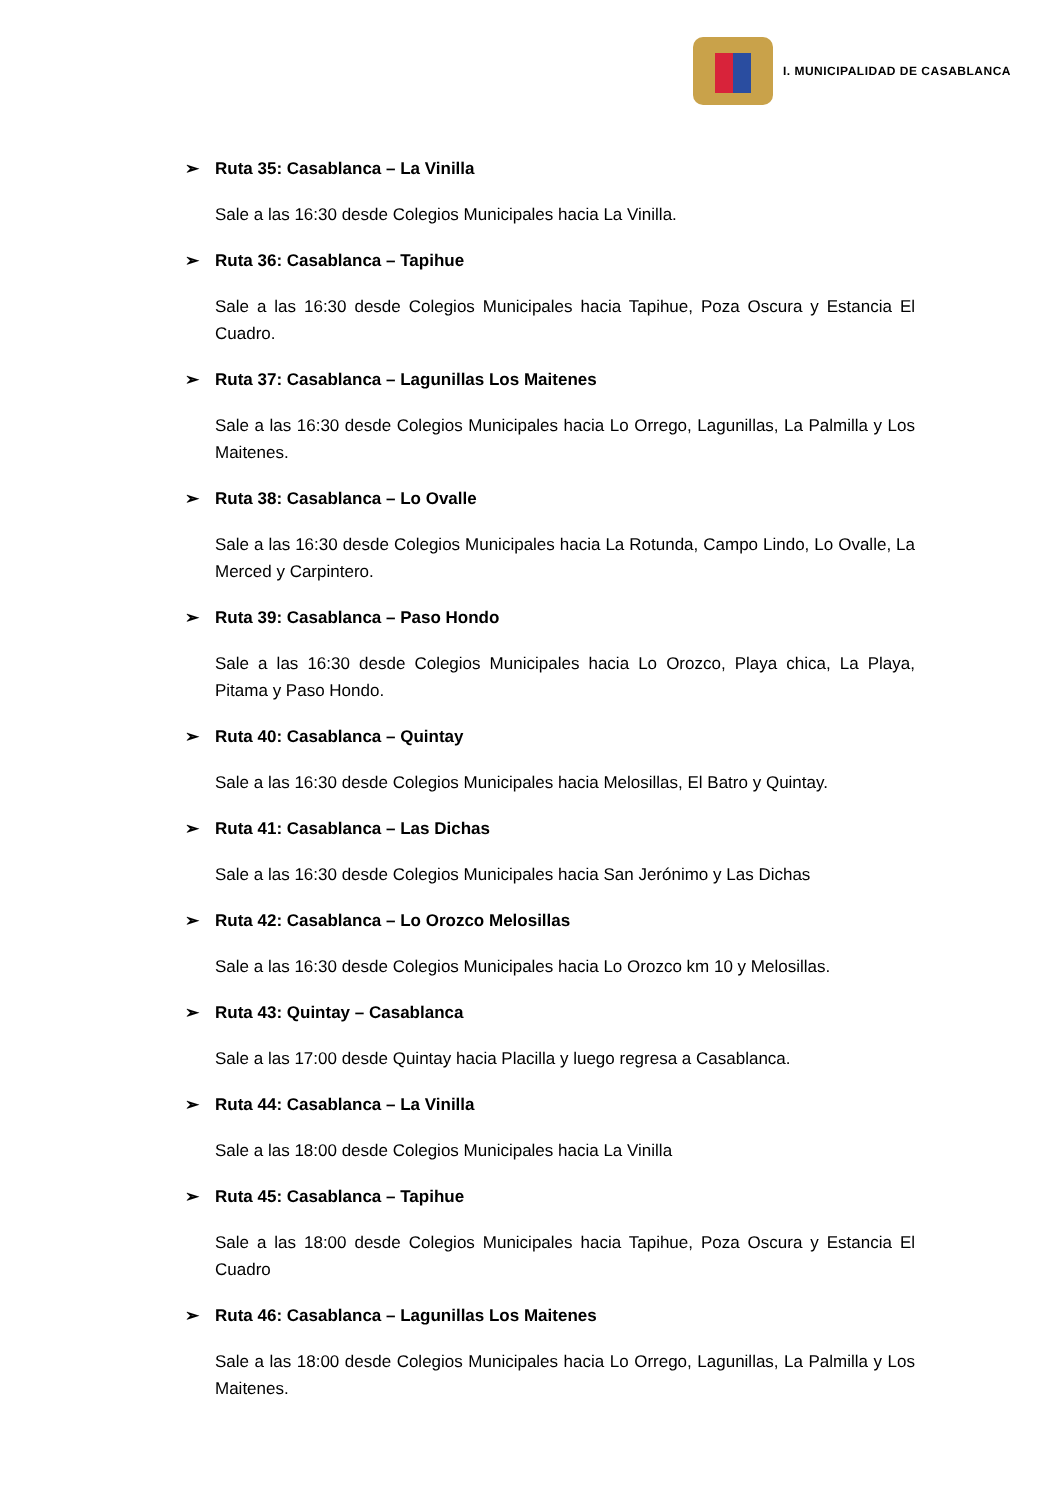I. MUNICIPALIDAD DE CASABLANCA
➢ Ruta 35: Casablanca – La Vinilla
Sale a las 16:30 desde Colegios Municipales hacia La Vinilla.
➢ Ruta 36: Casablanca – Tapihue
Sale a las 16:30 desde Colegios Municipales hacia Tapihue, Poza Oscura y Estancia El Cuadro.
➢ Ruta 37: Casablanca – Lagunillas Los Maitenes
Sale a las 16:30 desde Colegios Municipales hacia Lo Orrego, Lagunillas, La Palmilla y Los Maitenes.
➢ Ruta 38: Casablanca – Lo Ovalle
Sale a las 16:30 desde Colegios Municipales hacia La Rotunda, Campo Lindo, Lo Ovalle, La Merced y Carpintero.
➢ Ruta 39: Casablanca – Paso Hondo
Sale a las 16:30 desde Colegios Municipales hacia Lo Orozco, Playa chica, La Playa, Pitama y Paso Hondo.
➢ Ruta 40: Casablanca – Quintay
Sale a las 16:30 desde Colegios Municipales hacia Melosillas, El Batro y Quintay.
➢ Ruta 41: Casablanca – Las Dichas
Sale a las 16:30 desde Colegios Municipales hacia San Jerónimo y Las Dichas
➢ Ruta 42: Casablanca – Lo Orozco Melosillas
Sale a las 16:30 desde Colegios Municipales hacia Lo Orozco km 10 y Melosillas.
➢ Ruta 43: Quintay – Casablanca
Sale a las 17:00 desde Quintay hacia Placilla y luego regresa a Casablanca.
➢ Ruta 44: Casablanca – La Vinilla
Sale a las 18:00 desde Colegios Municipales hacia La Vinilla
➢ Ruta 45: Casablanca – Tapihue
Sale a las 18:00 desde Colegios Municipales hacia Tapihue, Poza Oscura y Estancia El Cuadro
➢ Ruta 46: Casablanca – Lagunillas Los Maitenes
Sale a las 18:00 desde Colegios Municipales hacia Lo Orrego, Lagunillas, La Palmilla y Los Maitenes.